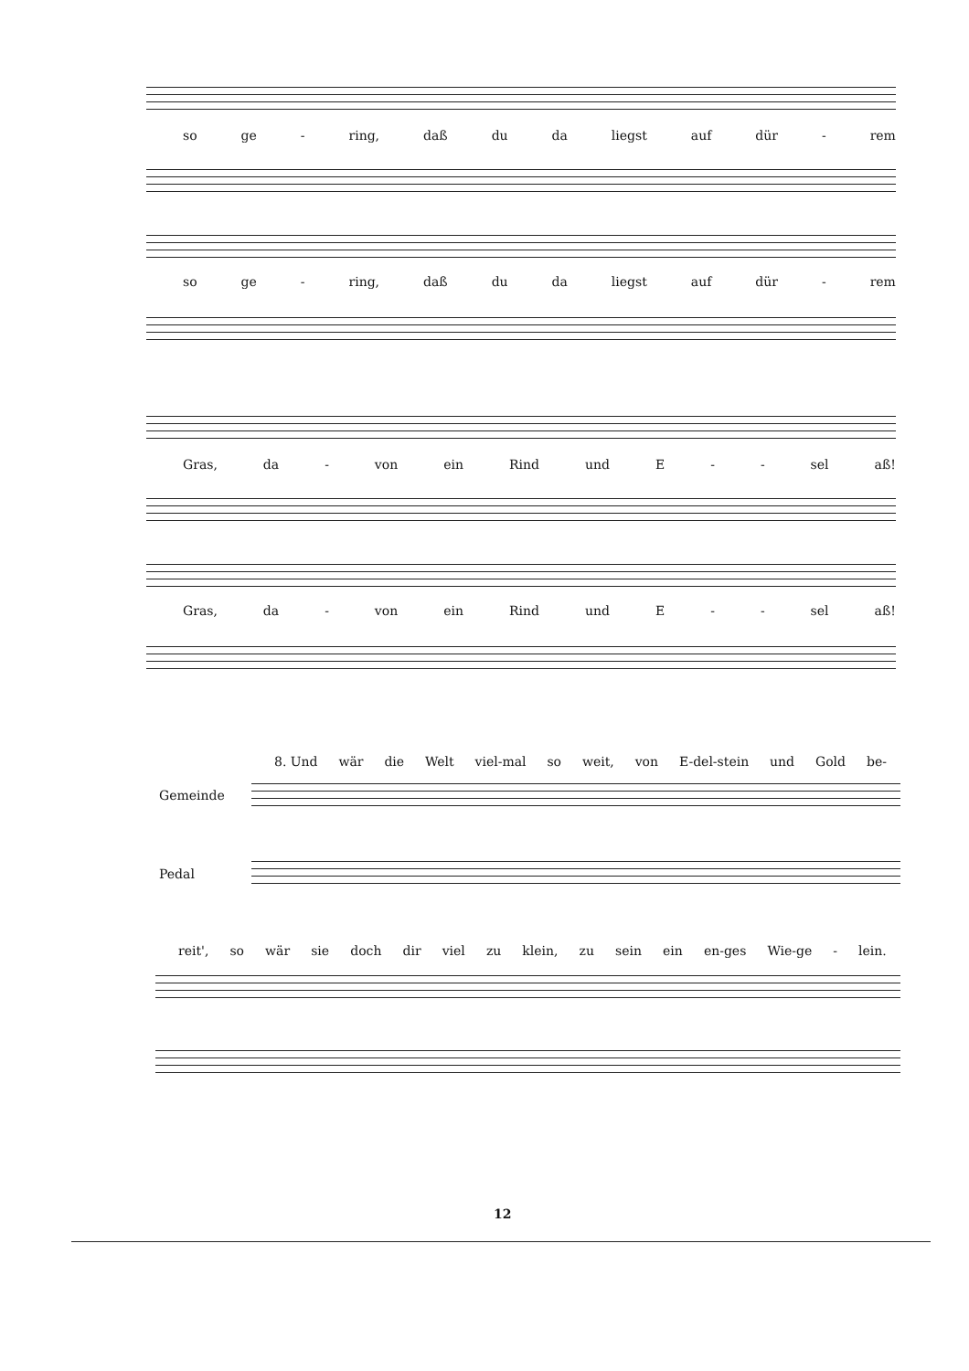so ge - ring, daß du da liegst auf dür - rem
so ge - ring, daß du da liegst auf dür - rem
Gras, da - von ein Rind und E - - sel aß!
Gras, da - von ein Rind und E - - sel aß!
8. Und wär die Welt viel-mal so weit, von E-del-stein und Gold be-
Gemeinde
Pedal
reit', so wär sie doch dir viel zu klein, zu sein ein en-ges Wie-ge - lein.
12